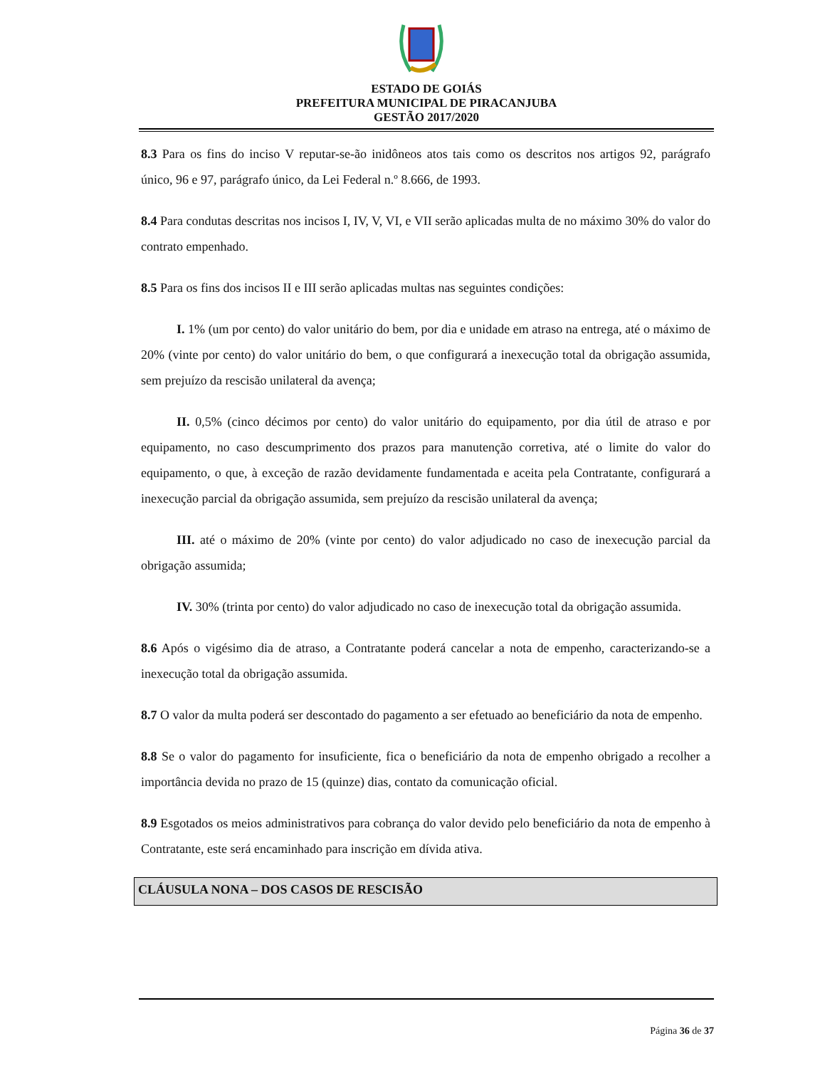ESTADO DE GOIÁS
PREFEITURA MUNICIPAL DE PIRACANJUBA
GESTÃO 2017/2020
8.3 Para os fins do inciso V reputar-se-ão inidôneos atos tais como os descritos nos artigos 92, parágrafo único, 96 e 97, parágrafo único, da Lei Federal n.º 8.666, de 1993.
8.4 Para condutas descritas nos incisos I, IV, V, VI, e VII serão aplicadas multa de no máximo 30% do valor do contrato empenhado.
8.5 Para os fins dos incisos II e III serão aplicadas multas nas seguintes condições:
I. 1% (um por cento) do valor unitário do bem, por dia e unidade em atraso na entrega, até o máximo de 20% (vinte por cento) do valor unitário do bem, o que configurará a inexecução total da obrigação assumida, sem prejuízo da rescisão unilateral da avença;
II. 0,5% (cinco décimos por cento) do valor unitário do equipamento, por dia útil de atraso e por equipamento, no caso descumprimento dos prazos para manutenção corretiva, até o limite do valor do equipamento, o que, à exceção de razão devidamente fundamentada e aceita pela Contratante, configurará a inexecução parcial da obrigação assumida, sem prejuízo da rescisão unilateral da avença;
III. até o máximo de 20% (vinte por cento) do valor adjudicado no caso de inexecução parcial da obrigação assumida;
IV. 30% (trinta por cento) do valor adjudicado no caso de inexecução total da obrigação assumida.
8.6 Após o vigésimo dia de atraso, a Contratante poderá cancelar a nota de empenho, caracterizando-se a inexecução total da obrigação assumida.
8.7 O valor da multa poderá ser descontado do pagamento a ser efetuado ao beneficiário da nota de empenho.
8.8 Se o valor do pagamento for insuficiente, fica o beneficiário da nota de empenho obrigado a recolher a importância devida no prazo de 15 (quinze) dias, contato da comunicação oficial.
8.9 Esgotados os meios administrativos para cobrança do valor devido pelo beneficiário da nota de empenho à Contratante, este será encaminhado para inscrição em dívida ativa.
CLÁUSULA NONA – DOS CASOS DE RESCISÃO
Página 36 de 37